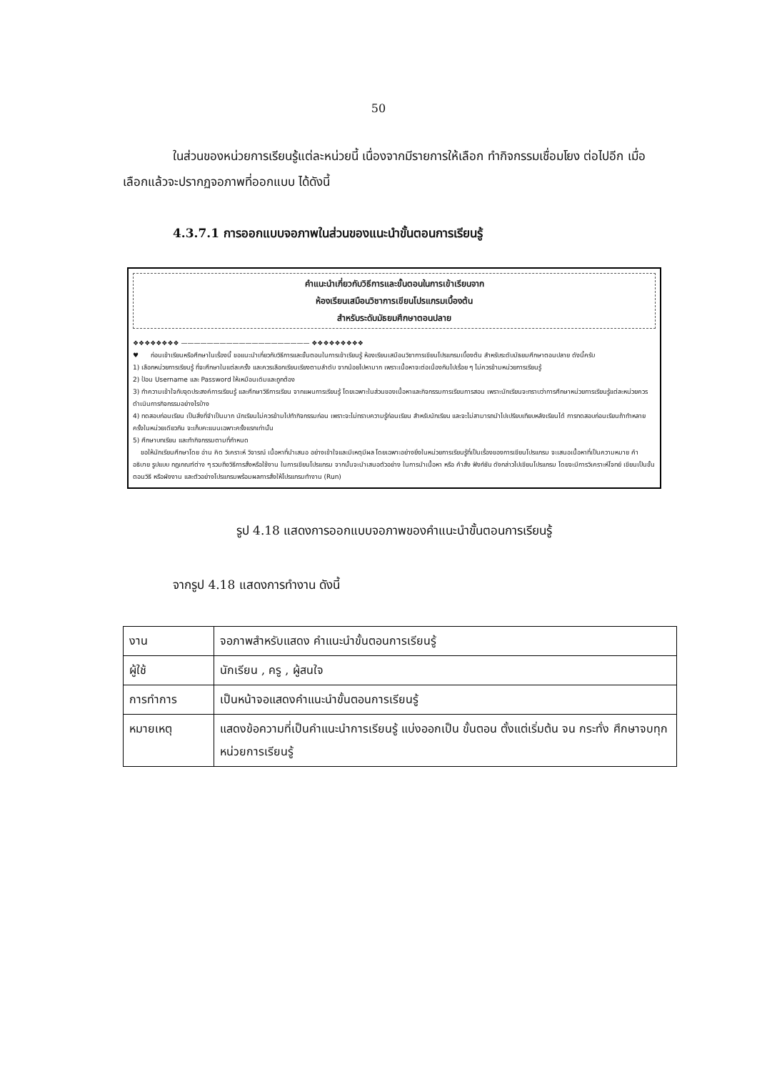50
ในส่วนของหน่วยการเรียนรู้แต่ละหน่วยนี้ เนื่องจากมีรายการให้เลือก ทำกิจกรรมเชื่อมโยง ต่อไปอีก เมื่อเลือกแล้วจะปรากฏจอภาพที่ออกแบบ ได้ดังนี้
4.3.7.1 การออกแบบจอภาพในส่วนของแนะนำขั้นตอนการเรียนรู้
คำแนะนำเกี่ยวกับวิธีการและขั้นตอนในการเข้าเรียนจาก
ห้องเรียนเสมือนวิชาการเขียนโปรแกรมเบื้องต้น
สำหรับระดับมัธยมศึกษาตอนปลาย
❖❖❖❖❖❖❖❖ ———————————————————— ❖❖❖❖❖❖❖❖❖
♥ ก่อนเข้าเรียนหรือศึกษาในเรื่องนี้ ขอแนะนำเกี่ยวกับวิธีการและขั้นตอนในการเข้าเรียนรู้ ห้องเรียนเสมือนวิชาการเขียนโปรแกรมเบื้องต้น สำหรับระดับมัธยมศึกษาตอนปลาย ดังนี้ครับ
1) เลือกหน่วยการเรียนรู้ ที่จะศึกษาในแต่ละครั้ง และควรเลือกเรียนเรียงตามลำดับ จากน้อยไปหามาก เพราะเนื้อหาจะต่อเนื่องกันไปเรื่อย ๆ ไม่ควรข้ามหน่วยการเรียนรู้
2) ป้อน Username และ Password ให้เหมือนเดิมและถูกต้อง
3) ทำความเข้าใจกับจุดประสงค์การเรียนรู้ และศึกษาวิธีการเรียน จากแผนการเรียนรู้ โดยเฉพาะในส่วนของเนื้อหาและกิจกรรมการเรียนการสอน เพราะนักเรียนจะทราบว่าการศึกษาหน่วยการเรียนรู้แต่ละหน่วยควรดำเนินการกิจกรรมอย่างไรบ้าง
4) ทดสอบก่อนเรียน เป็นสิ่งที่จำเป็นมาก นักเรียนไม่ควรข้ามไปทำกิจกรรมก่อน เพราะจะไม่ทราบความรู้ก่อนเรียน สำหรับนักเรียน และจะไม่สามารถนำไปเปรียบเทียบหลังเรียนได้ การทดสอบก่อนเรียนถ้าทำหลายครั้งในหน่วยเดียวกัน จะเก็บคะแนนเฉพาะครั้งแรกเท่านั้น
5) ศึกษาบทเรียน และทำกิจกรรมตามที่กำหนด
ขอให้นักเรียนศึกษาโดย อ่าน คิด วิเคราะห์ วิจารณ์ เนื้อหาที่นำเสนอ อย่างเข้าใจและมีเหตุมีผล โดยเฉพาะอย่างยิ่งในหน่วยการเรียนรู้ที่เป็นเรื่องของการเขียนโปรแกรม จะเสนอเนื้อหาที่เป็นความหมาย คำอธิบาย รูปแบบ กฎเกณฑ์ต่าง ๆ รวมถึงวิธีการสั่งหรือใช้งาน ในการเขียนโปรแกรม จากนั้นจะนำเสนอตัวอย่าง ในการนำเนื้อหา หรือ คำสั่ง ฟังก์ชัน ดังกล่าวไปเขียนโปรแกรม โดยจะมีการวิเคราะห์โจทย์ เขียนเป็นขั้นตอนวิธี หรือผังงาน และตัวอย่างโปรแกรมพร้อมผลการสั่งให้โปรแกรมทำงาน (Run)
รูป 4.18 แสดงการออกแบบจอภาพของคำแนะนำขั้นตอนการเรียนรู้
จากรูป 4.18 แสดงการทำงาน ดังนี้
| งาน | จอภาพสำหรับแสดง คำแนะนำขั้นตอนการเรียนรู้ |
| ผู้ใช้ | นักเรียน , ครู , ผู้สนใจ |
| การทำการ | เป็นหน้าจอแสดงคำแนะนำขั้นตอนการเรียนรู้ |
| หมายเหตุ | แสดงข้อความที่เป็นคำแนะนำการเรียนรู้ แบ่งออกเป็น ขั้นตอน ตั้งแต่เริ่มต้น จน กระทั่ง ศึกษาจบทุกหน่วยการเรียนรู้ |